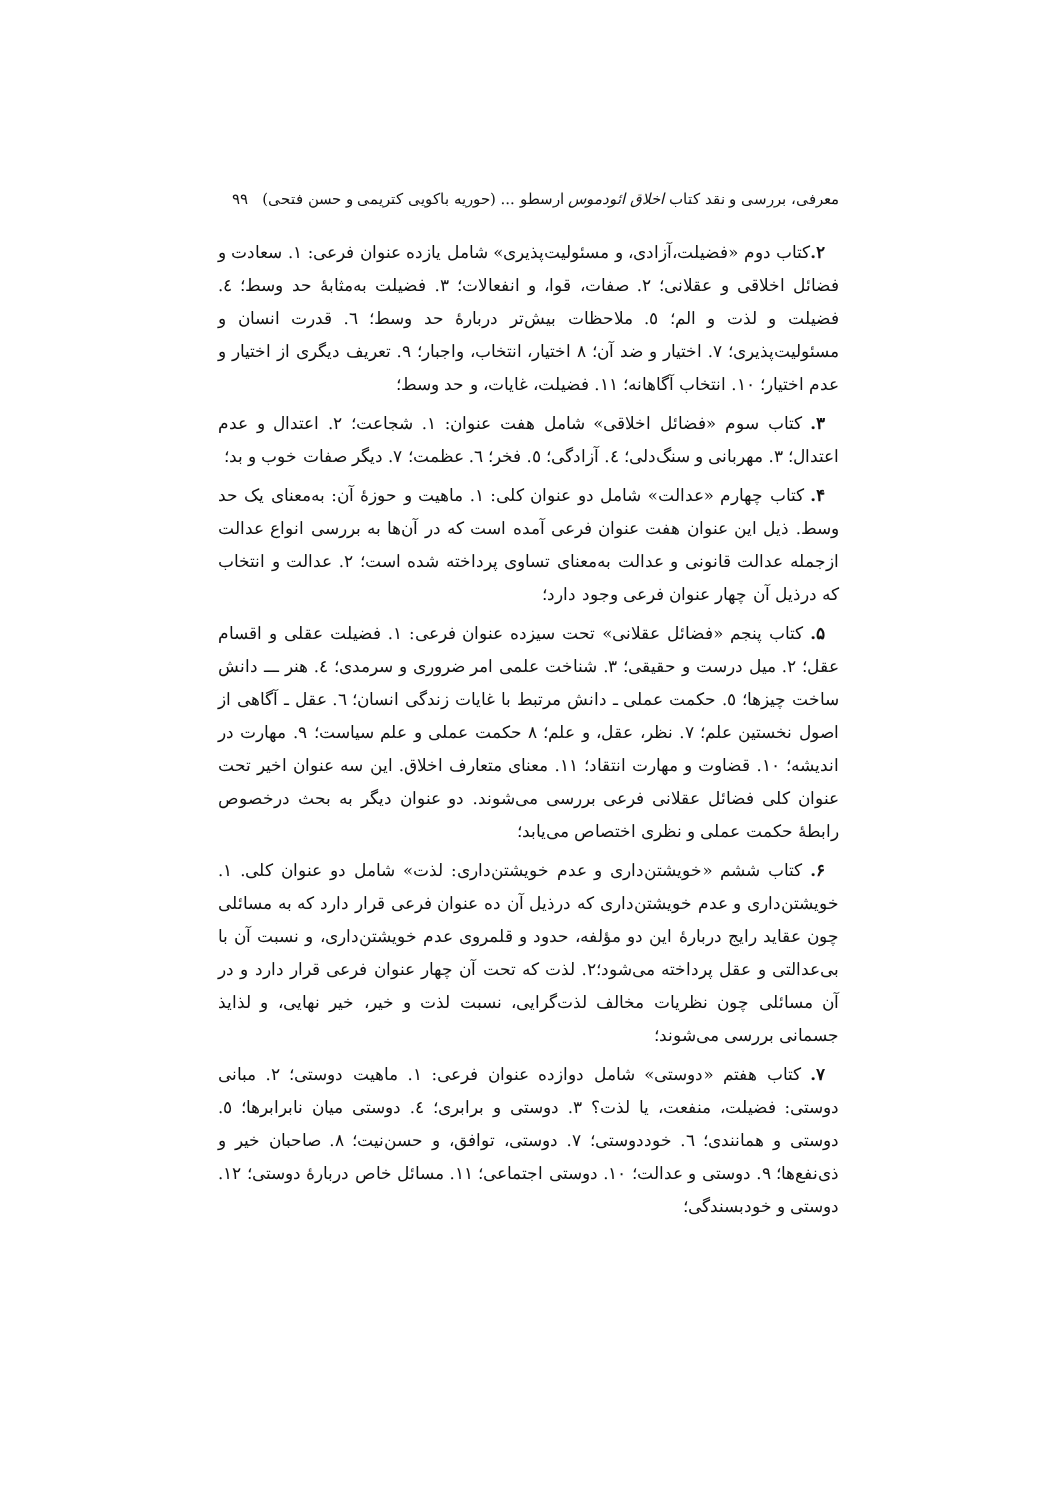معرفی، بررسی و نقد کتاب اخلاق ائودموس ارسطو ... (حوریه باکویی کتریمی و حسن فتحی) ۹۹
۲. کتاب دوم «فضیلت،آزادی، و مسئولیت‌پذیری» شامل یازده عنوان فرعی: ۱. سعادت و فضائل اخلاقی و عقلانی؛ ۲. صفات، قوا، و انفعالات؛ ۳. فضیلت به‌مثابهٔ حد وسط؛ ٤. فضیلت و لذت و الم؛ ٥. ملاحظات بیش‌تر دربارهٔ حد وسط؛ ٦. قدرت انسان و مسئولیت‌پذیری؛ ۷. اختیار و ضد آن؛ ۸ اختیار، انتخاب، واجبار؛ ۹. تعریف دیگری از اختیار و عدم اختیار؛ ۱۰. انتخاب آگاهانه؛ ۱۱. فضیلت، غایات، و حد وسط؛
۳. کتاب سوم «فضائل اخلاقی» شامل هفت عنوان: ۱. شجاعت؛ ۲. اعتدال و عدم اعتدال؛ ۳. مهربانی و سنگ‌دلی؛ ٤. آزادگی؛ ٥. فخر؛ ٦. عظمت؛ ۷. دیگر صفات خوب و بد؛
۴. کتاب چهارم «عدالت» شامل دو عنوان کلی: ۱. ماهیت و حوزهٔ آن: به‌معنای یک حد وسط. ذیل این عنوان هفت عنوان فرعی آمده است که در آن‌ها به بررسی انواع عدالت ازجمله عدالت قانونی و عدالت به‌معنای تساوی پرداخته شده است؛ ۲. عدالت و انتخاب که درذیل آن چهار عنوان فرعی وجود دارد؛
۵. کتاب پنجم «فضائل عقلانی» تحت سیزده عنوان فرعی: ۱. فضیلت عقلی و اقسام عقل؛ ۲. میل درست و حقیقی؛ ۳. شناخت علمی امر ضروری و سرمدی؛ ٤. هنر ـــ دانش ساخت چیزها؛ ٥. حکمت عملی ـ دانش مرتبط با غایات زندگی انسان؛ ٦. عقل ـ آگاهی از اصول نخستین علم؛ ۷. نظر، عقل، و علم؛ ۸ حکمت عملی و علم سیاست؛ ۹. مهارت در اندیشه؛ ۱۰. قضاوت و مهارت انتقاد؛ ۱۱. معنای متعارف اخلاق. این سه عنوان اخیر تحت عنوان کلی فضائل عقلانی فرعی بررسی می‌شوند. دو عنوان دیگر به بحث درخصوص رابطهٔ حکمت عملی و نظری اختصاص می‌یابد؛
۶. کتاب ششم «خویشتن‌داری و عدم خویشتن‌داری: لذت» شامل دو عنوان کلی. ۱. خویشتن‌داری و عدم خویشتن‌داری که درذیل آن ده عنوان فرعی قرار دارد که به مسائلی چون عقاید رایج دربارهٔ این دو مؤلفه، حدود و قلمروی عدم خویشتن‌داری، و نسبت آن با بی‌عدالتی و عقل پرداخته می‌شود؛۲. لذت که تحت آن چهار عنوان فرعی قرار دارد و در آن مسائلی چون نظریات مخالف لذت‌گرایی، نسبت لذت و خیر، خیر نهایی، و لذایذ جسمانی بررسی می‌شوند؛
۷. کتاب هفتم «دوستی» شامل دوازده عنوان فرعی: ۱. ماهیت دوستی؛ ۲. مبانی دوستی: فضیلت، منفعت، یا لذت؟ ۳. دوستی و برابری؛ ٤. دوستی میان نابرابرها؛ ٥. دوستی و همانندی؛ ٦. خوددوستی؛ ۷. دوستی، توافق، و حسن‌نیت؛ ۸. صاحبان خیر و ذی‌نفع‌ها؛ ۹. دوستی و عدالت؛ ۱۰. دوستی اجتماعی؛ ۱۱. مسائل خاص دربارهٔ دوستی؛ ۱۲. دوستی و خودبسندگی؛